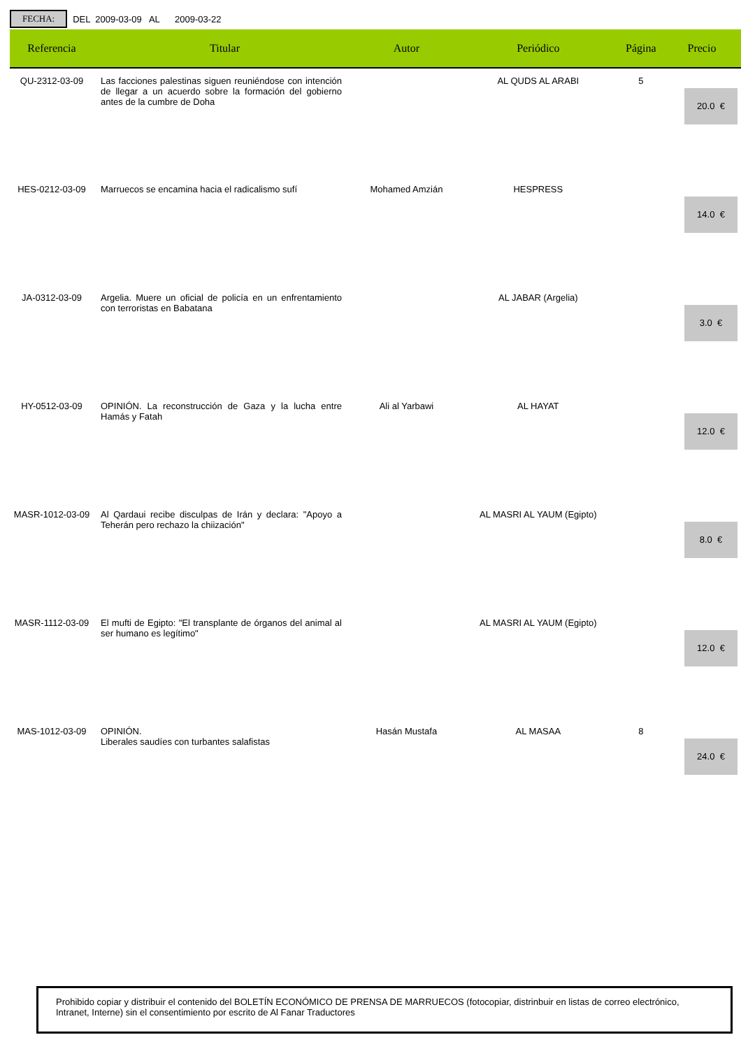FECHA: DEL 2009-03-09 AL 2009-03-22
| Referencia | Titular | Autor | Periódico | Página | Precio |
| --- | --- | --- | --- | --- | --- |
| QU-2312-03-09 | Las facciones palestinas siguen reuniéndose con intención de llegar a un acuerdo sobre la formación del gobierno antes de la cumbre de Doha | | AL QUDS AL ARABI | 5 | 20.0 € |
| HES-0212-03-09 | Marruecos se encamina hacia el radicalismo sufí | Mohamed Amzián | HESPRESS | | 14.0 € |
| JA-0312-03-09 | Argelia. Muere un oficial de policía en un enfrentamiento con terroristas en Babatana | | AL JABAR (Argelia) | | 3.0 € |
| HY-0512-03-09 | OPINIÓN. La reconstrucción de Gaza y la lucha entre Hamás y Fatah | Ali al Yarbawi | AL HAYAT | | 12.0 € |
| MASR-1012-03-09 | Al Qardaui recibe disculpas de Irán y declara: "Apoyo a Teherán pero rechazo la chiización" | | AL MASRI AL YAUM (Egipto) | | 8.0 € |
| MASR-1112-03-09 | El mufti de Egipto: "El transplante de órganos del animal al ser humano es legítimo" | | AL MASRI AL YAUM (Egipto) | | 12.0 € |
| MAS-1012-03-09 | OPINIÓN. Liberales saudíes con turbantes salafistas | Hasán Mustafa | AL MASAA | 8 | 24.0 € |
Prohibido copiar y distribuir el contenido del BOLETÍN ECONÓMICO DE PRENSA DE MARRUECOS (fotocopiar, distrinbuir en listas de correo electrónico, Intranet, Interne) sin el consentimiento por escrito de Al Fanar Traductores